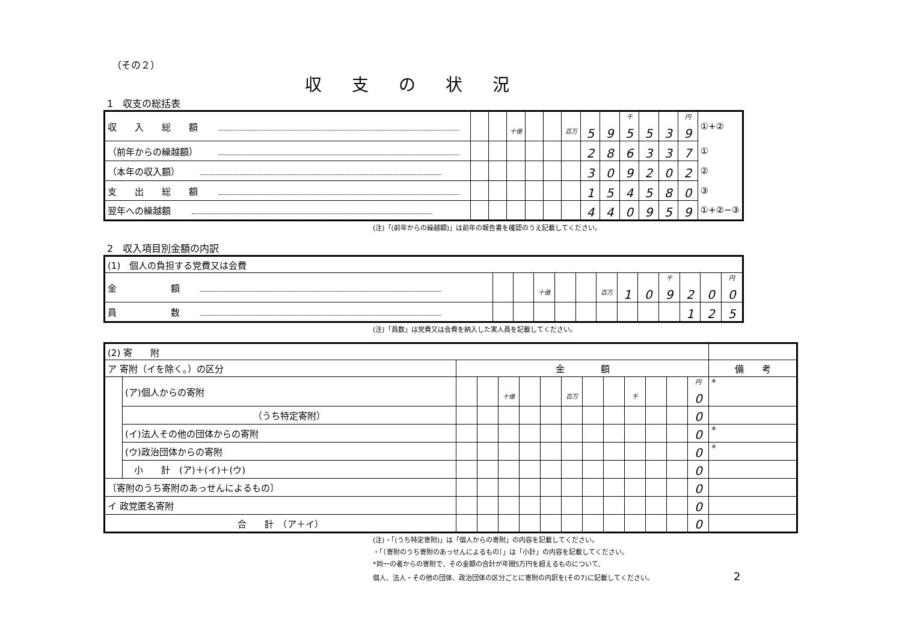（その２）
収支の状況
1　収支の総括表
| 収 入 総 額 | | | 十億 | | | 百万 | 5 | 9 | 千 5 | 5 | 3 | 円 9 | ①+② |
| （前年からの繰越額） | | | | | | | 2 | 8 | 6 | 3 | 3 | 7 | ① |
| （本年の収入額） | | | | | | | 3 | 0 | 9 | 2 | 0 | 2 | ② |
| 支 出 総 額 | | | | | | | 1 | 5 | 4 | 5 | 8 | 0 | ③ |
| 翌年への繰越額 | | | | | | | 4 | 4 | 0 | 9 | 5 | 9 | ①+②−③ |
(注)「(前年からの繰越額)」は前年の報告書を確認のうえ記載してください。
2　収入項目別金額の内訳
| (1) 個人の負担する党費又は会費 | | | | | | | | | | | | |
| 金 額 | | | 十億 | | | 百万 | 1 | 0 | 千 9 | 2 | 0 | 円 0 |
| 員 数 | | | | | | | | | | 1 | 2 | 5 |
(注)「員数」は党費又は会費を納入した実人員を記載してください。
| (2) 寄 附 | | | | | | | | | | | | | | |
| ア 寄附（イを除く。）の区分 | | 金 額 | | | | | | | | | | | | 備 考 |
| | (ア)個人からの寄附 | | | 十億 | | | 百万 | | | 千 | | | 円 0 | * |
| | （うち特定寄附） | | | | | | | | | | | | 0 | |
| | (イ)法人その他の団体からの寄附 | | | | | | | | | | | | 0 | * |
| | (ウ)政治団体からの寄附 | | | | | | | | | | | | 0 | * |
| | 小 計 (ア)＋(イ)＋(ウ) | | | | | | | | | | | | 0 | |
| 〔寄附のうち寄附のあっせんによるもの〕 | | | | | | | | | | | | | 0 | |
| イ 政党匿名寄附 | | | | | | | | | | | | | 0 | |
| 合 計 （ア＋イ） | | | | | | | | | | | | | 0 | |
(注)・「(うち特定寄附)」は「個人からの寄附」の内容を記載してください。
・「〔寄附のうち寄附のあっせんによるもの〕」は「小計」の内容を記載してください。
*同一の者からの寄附で、その金額の合計が年間5万円を超えるものについて、
個人、法人・その他の団体、政治団体の区分ごとに寄附の内訳を(その7)に記載してください。 2